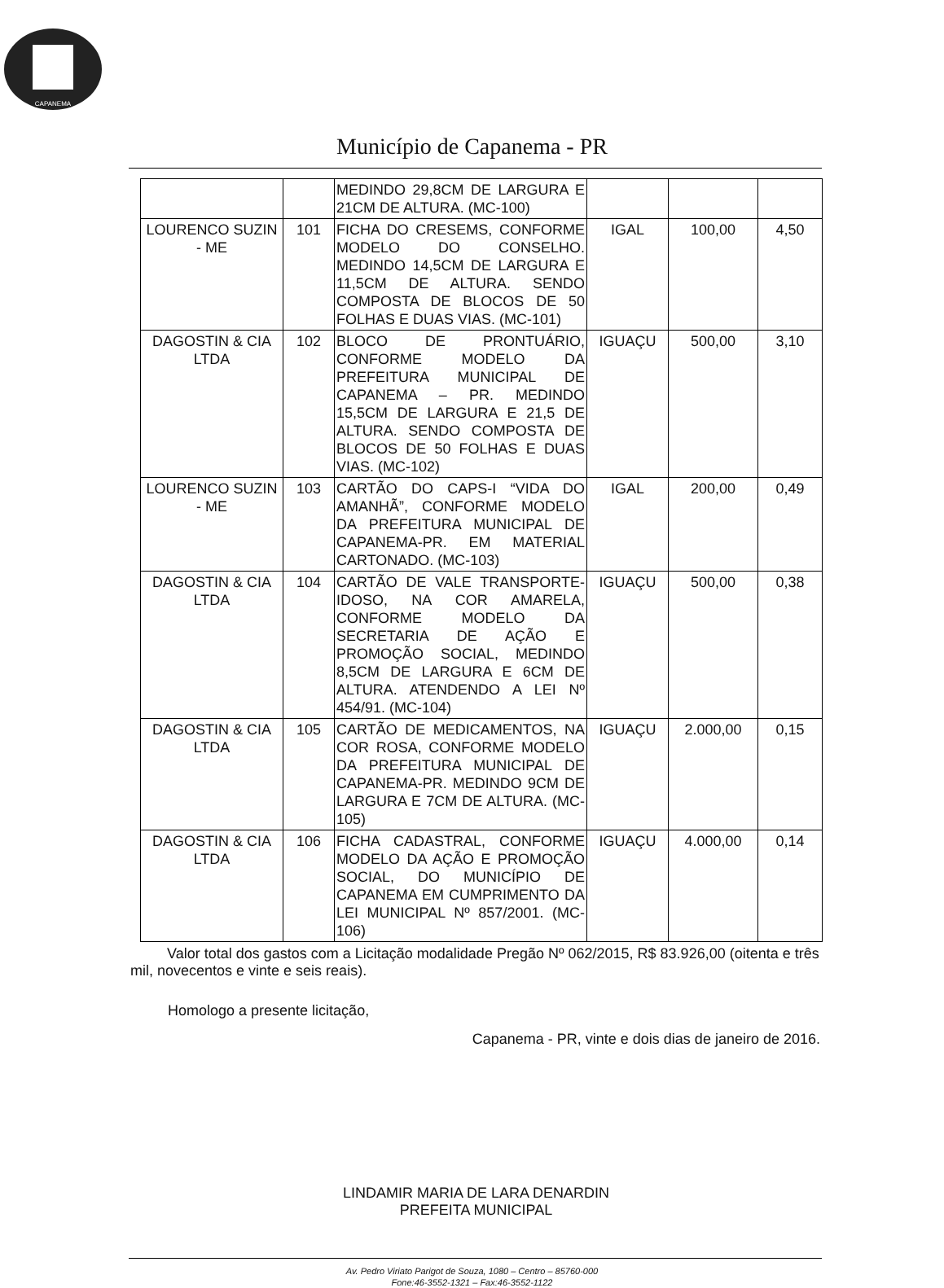CAPANEMA
Município de Capanema - PR
| | | MEDINDO 29,8CM DE LARGURA E 21CM DE ALTURA. (MC-100) | | | |
| LOURENCO SUZIN - ME | 101 | FICHA DO CRESEMS, CONFORME MODELO DO CONSELHO. MEDINDO 14,5CM DE LARGURA E 11,5CM DE ALTURA. SENDO COMPOSTA DE BLOCOS DE 50 FOLHAS E DUAS VIAS. (MC-101) | IGAL | 100,00 | 4,50 |
| DAGOSTIN & CIA LTDA | 102 | BLOCO DE PRONTUÁRIO, CONFORME MODELO DA PREFEITURA MUNICIPAL DE CAPANEMA – PR. MEDINDO 15,5CM DE LARGURA E 21,5 DE ALTURA. SENDO COMPOSTA DE BLOCOS DE 50 FOLHAS E DUAS VIAS. (MC-102) | IGUAÇU | 500,00 | 3,10 |
| LOURENCO SUZIN - ME | 103 | CARTÃO DO CAPS-I “VIDA DO AMANHÃ”, CONFORME MODELO DA PREFEITURA MUNICIPAL DE CAPANEMA-PR. EM MATERIAL CARTONADO. (MC-103) | IGAL | 200,00 | 0,49 |
| DAGOSTIN & CIA LTDA | 104 | CARTÃO DE VALE TRANSPORTE-IDOSO, NA COR AMARELA, CONFORME MODELO DA SECRETARIA DE AÇÃO E PROMOÇÃO SOCIAL, MEDINDO 8,5CM DE LARGURA E 6CM DE ALTURA. ATENDENDO A LEI Nº 454/91. (MC-104) | IGUAÇU | 500,00 | 0,38 |
| DAGOSTIN & CIA LTDA | 105 | CARTÃO DE MEDICAMENTOS, NA COR ROSA, CONFORME MODELO DA PREFEITURA MUNICIPAL DE CAPANEMA-PR. MEDINDO 9CM DE LARGURA E 7CM DE ALTURA. (MC-105) | IGUAÇU | 2.000,00 | 0,15 |
| DAGOSTIN & CIA LTDA | 106 | FICHA CADASTRAL, CONFORME MODELO DA AÇÃO E PROMOÇÃO SOCIAL, DO MUNICÍPIO DE CAPANEMA EM CUMPRIMENTO DA LEI MUNICIPAL Nº 857/2001. (MC-106) | IGUAÇU | 4.000,00 | 0,14 |
Valor total dos gastos com a Licitação modalidade Pregão Nº 062/2015, R$ 83.926,00 (oitenta e três mil, novecentos e vinte e seis reais).
Homologo a presente licitação,
Capanema - PR, vinte e dois dias de janeiro de 2016.
LINDAMIR MARIA DE LARA DENARDIN
PREFEITA MUNICIPAL
Av. Pedro Viriato Parigot de Souza, 1080 – Centro – 85760-000
Fone:46-3552-1321 – Fax:46-3552-1122